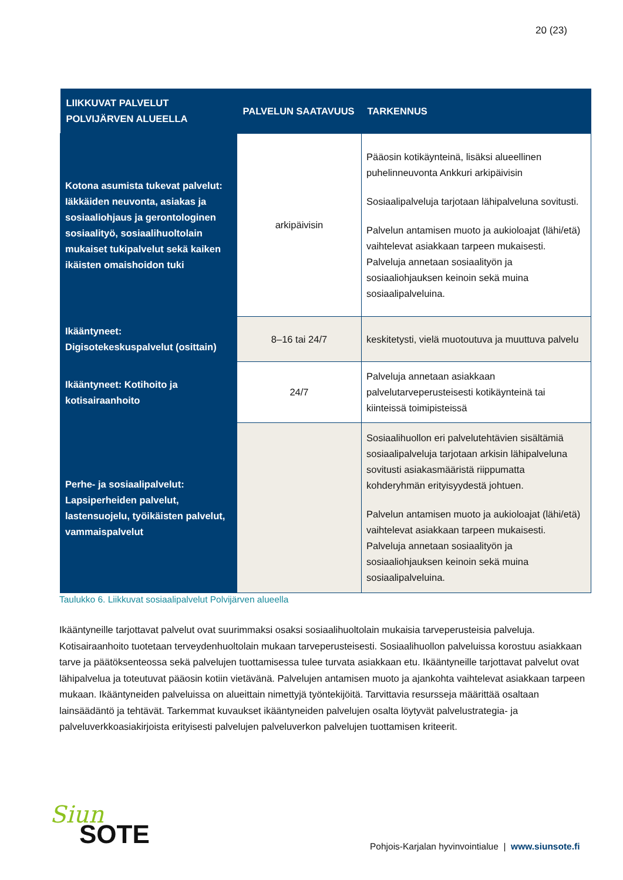20 (23)
| LIIKKUVAT PALVELUT POLVIJÄRVEN ALUEELLA | PALVELUN SAATAVUUS | TARKENNUS |
| --- | --- | --- |
| Kotona asumista tukevat palvelut: Iäkkäiden neuvonta, asiakas ja sosiaaliohjaus ja gerontologinen sosiaalityö, sosiaalihuoltolain mukaiset tukipalvelut sekä kaiken ikäisten omaishoidon tuki | arkipäivisin | Pääosin kotikäynteinä, lisäksi alueellinen puhelinneuvonta Ankkuri arkipäivisin Sosiaalipalveluja tarjotaan lähipalveluna sovitusti. Palvelun antamisen muoto ja aukioloajat (lähi/etä) vaihtelevat asiakkaan tarpeen mukaisesti. Palveluja annetaan sosiaalityön ja sosiaaliohjauksen keinoin sekä muina sosiaalipalveluina. |
| Ikääntyneet: Digisotekeskuspalvelut (osittain) | 8–16 tai 24/7 | keskitetysti, vielä muotoutuva ja muuttuva palvelu |
| Ikääntyneet: Kotihoito ja kotisairaanhoito | 24/7 | Palveluja annetaan asiakkaan palvelutarveperusteisesti kotikäynteinä tai kiinteissä toimipisteissä |
| Perhe- ja sosiaalipalvelut: Lapsiperheiden palvelut, lastensuojelu, työikäisten palvelut, vammaispalvelut | | Sosiaalihuollon eri palvelutehtävien sisältämiä sosiaalipalveluja tarjotaan arkisin lähipalveluna sovitusti asiakasmääristä riippumatta kohderyhmän erityisyydestä johtuen. Palvelun antamisen muoto ja aukioloajat (lähi/etä) vaihtelevat asiakkaan tarpeen mukaisesti. Palveluja annetaan sosiaalityön ja sosiaaliohjauksen keinoin sekä muina sosiaalipalveluina. |
Taulukko 6. Liikkuvat sosiaalipalvelut Polvijärven alueella
Ikääntyneille tarjottavat palvelut ovat suurimmaksi osaksi sosiaalihuoltolain mukaisia tarveperusteisia palveluja. Kotisairaanhoito tuotetaan terveydenhuoltolain mukaan tarveperusteisesti. Sosiaalihuollon palveluissa korostuu asiakkaan tarve ja päätöksenteossa sekä palvelujen tuottamisessa tulee turvata asiakkaan etu. Ikääntyneille tarjottavat palvelut ovat lähipalvelua ja toteutuvat pääosin kotiin vietävänä. Palvelujen antamisen muoto ja ajankohta vaihtelevat asiakkaan tarpeen mukaan. Ikääntyneiden palveluissa on alueittain nimettyjä työntekijöitä. Tarvittavia resursseja määrittää osaltaan lainsäädäntö ja tehtävät. Tarkemmat kuvaukset ikääntyneiden palvelujen osalta löytyvät palvelustrategia- ja palveluverkkoasiakirjoista erityisesti palvelujen palveluverkon palvelujen tuottamisen kriteerit.
Siun
SOTE
Pohjois-Karjalan hyvinvointialue | www.siunsote.fi